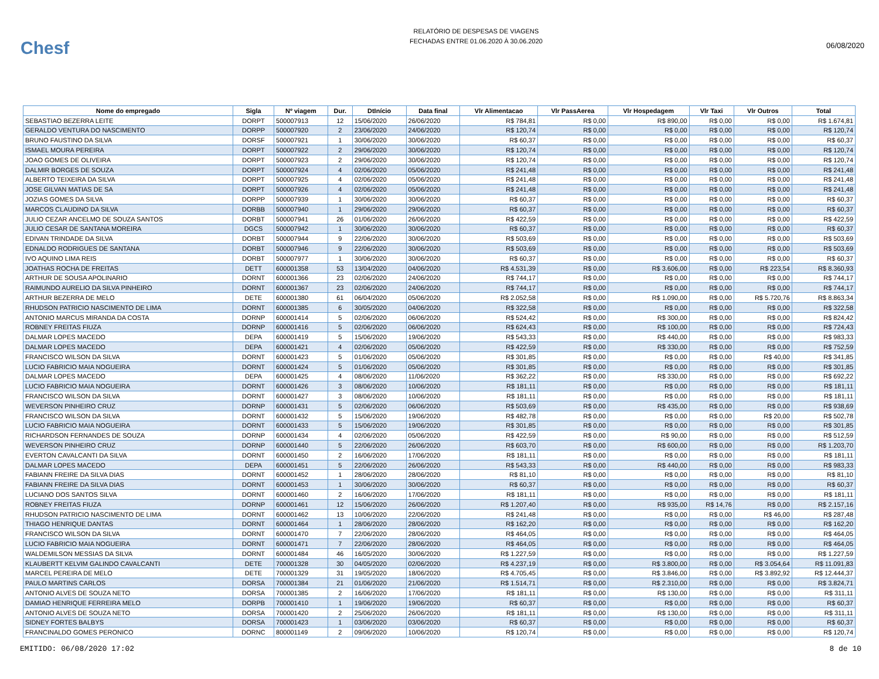Chesf
RELATÓRIO DE DESPESAS DE VIAGENS
FECHADAS ENTRE 01.06.2020 À 30.06.2020
06/08/2020
| Nome do empregado | Sigla | Nº viagem | Dur. | DtInício | Data final | Vlr Alimentacao | Vlr PassAerea | Vlr Hospedagem | Vlr Taxi | Vlr Outros | Total |
| --- | --- | --- | --- | --- | --- | --- | --- | --- | --- | --- | --- |
| SEBASTIAO BEZERRA LEITE | DORPT | 500007913 | 12 | 15/06/2020 | 26/06/2020 | R$ 784,81 | R$ 0,00 | R$ 890,00 | R$ 0,00 | R$ 0,00 | R$ 1.674,81 |
| GERALDO VENTURA DO NASCIMENTO | DORPP | 500007920 | 2 | 23/06/2020 | 24/06/2020 | R$ 120,74 | R$ 0,00 | R$ 0,00 | R$ 0,00 | R$ 0,00 | R$ 120,74 |
| BRUNO FAUSTINO DA SILVA | DORSF | 500007921 | 1 | 30/06/2020 | 30/06/2020 | R$ 60,37 | R$ 0,00 | R$ 0,00 | R$ 0,00 | R$ 0,00 | R$ 60,37 |
| ISMAEL MOURA PEREIRA | DORPT | 500007922 | 2 | 29/06/2020 | 30/06/2020 | R$ 120,74 | R$ 0,00 | R$ 0,00 | R$ 0,00 | R$ 0,00 | R$ 120,74 |
| JOAO GOMES DE OLIVEIRA | DORPT | 500007923 | 2 | 29/06/2020 | 30/06/2020 | R$ 120,74 | R$ 0,00 | R$ 0,00 | R$ 0,00 | R$ 0,00 | R$ 120,74 |
| DALMIR BORGES DE SOUZA | DORPT | 500007924 | 4 | 02/06/2020 | 05/06/2020 | R$ 241,48 | R$ 0,00 | R$ 0,00 | R$ 0,00 | R$ 0,00 | R$ 241,48 |
| ALBERTO TEIXEIRA DA SILVA | DORPT | 500007925 | 4 | 02/06/2020 | 05/06/2020 | R$ 241,48 | R$ 0,00 | R$ 0,00 | R$ 0,00 | R$ 0,00 | R$ 241,48 |
| JOSE GILVAN MATIAS DE SA | DORPT | 500007926 | 4 | 02/06/2020 | 05/06/2020 | R$ 241,48 | R$ 0,00 | R$ 0,00 | R$ 0,00 | R$ 0,00 | R$ 241,48 |
| JOZIAS GOMES DA SILVA | DORPP | 500007939 | 1 | 30/06/2020 | 30/06/2020 | R$ 60,37 | R$ 0,00 | R$ 0,00 | R$ 0,00 | R$ 0,00 | R$ 60,37 |
| MARCOS CLAUDINO DA SILVA | DORBB | 500007940 | 1 | 29/06/2020 | 29/06/2020 | R$ 60,37 | R$ 0,00 | R$ 0,00 | R$ 0,00 | R$ 0,00 | R$ 60,37 |
| JULIO CEZAR ANCELMO DE SOUZA SANTOS | DORBT | 500007941 | 26 | 01/06/2020 | 26/06/2020 | R$ 422,59 | R$ 0,00 | R$ 0,00 | R$ 0,00 | R$ 0,00 | R$ 422,59 |
| JULIO CESAR DE SANTANA MOREIRA | DGCS | 500007942 | 1 | 30/06/2020 | 30/06/2020 | R$ 60,37 | R$ 0,00 | R$ 0,00 | R$ 0,00 | R$ 0,00 | R$ 60,37 |
| EDIVAN TRINDADE DA SILVA | DORBT | 500007944 | 9 | 22/06/2020 | 30/06/2020 | R$ 503,69 | R$ 0,00 | R$ 0,00 | R$ 0,00 | R$ 0,00 | R$ 503,69 |
| EDNALDO RODRIGUES DE SANTANA | DORBT | 500007946 | 9 | 22/06/2020 | 30/06/2020 | R$ 503,69 | R$ 0,00 | R$ 0,00 | R$ 0,00 | R$ 0,00 | R$ 503,69 |
| IVO AQUINO LIMA REIS | DORBT | 500007977 | 1 | 30/06/2020 | 30/06/2020 | R$ 60,37 | R$ 0,00 | R$ 0,00 | R$ 0,00 | R$ 0,00 | R$ 60,37 |
| JOATHAS ROCHA DE FREITAS | DETT | 600001358 | 53 | 13/04/2020 | 04/06/2020 | R$ 4.531,39 | R$ 0,00 | R$ 3.606,00 | R$ 0,00 | R$ 223,54 | R$ 8.360,93 |
| ARTHUR DE SOUSA APOLINARIO | DORNT | 600001366 | 23 | 02/06/2020 | 24/06/2020 | R$ 744,17 | R$ 0,00 | R$ 0,00 | R$ 0,00 | R$ 0,00 | R$ 744,17 |
| RAIMUNDO AURELIO DA SILVA PINHEIRO | DORNT | 600001367 | 23 | 02/06/2020 | 24/06/2020 | R$ 744,17 | R$ 0,00 | R$ 0,00 | R$ 0,00 | R$ 0,00 | R$ 744,17 |
| ARTHUR BEZERRA DE MELO | DETE | 600001380 | 61 | 06/04/2020 | 05/06/2020 | R$ 2.052,58 | R$ 0,00 | R$ 1.090,00 | R$ 0,00 | R$ 5.720,76 | R$ 8.863,34 |
| RHUDSON PATRICIO NASCIMENTO DE LIMA | DORNT | 600001385 | 6 | 30/05/2020 | 04/06/2020 | R$ 322,58 | R$ 0,00 | R$ 0,00 | R$ 0,00 | R$ 0,00 | R$ 322,58 |
| ANTONIO MARCUS MIRANDA DA COSTA | DORNP | 600001414 | 5 | 02/06/2020 | 06/06/2020 | R$ 524,42 | R$ 0,00 | R$ 300,00 | R$ 0,00 | R$ 0,00 | R$ 824,42 |
| ROBNEY FREITAS FIUZA | DORNP | 600001416 | 5 | 02/06/2020 | 06/06/2020 | R$ 624,43 | R$ 0,00 | R$ 100,00 | R$ 0,00 | R$ 0,00 | R$ 724,43 |
| DALMAR LOPES MACEDO | DEPA | 600001419 | 5 | 15/06/2020 | 19/06/2020 | R$ 543,33 | R$ 0,00 | R$ 440,00 | R$ 0,00 | R$ 0,00 | R$ 983,33 |
| DALMAR LOPES MACEDO | DEPA | 600001421 | 4 | 02/06/2020 | 05/06/2020 | R$ 422,59 | R$ 0,00 | R$ 330,00 | R$ 0,00 | R$ 0,00 | R$ 752,59 |
| FRANCISCO WILSON DA SILVA | DORNT | 600001423 | 5 | 01/06/2020 | 05/06/2020 | R$ 301,85 | R$ 0,00 | R$ 0,00 | R$ 0,00 | R$ 40,00 | R$ 341,85 |
| LUCIO FABRICIO MAIA NOGUEIRA | DORNT | 600001424 | 5 | 01/06/2020 | 05/06/2020 | R$ 301,85 | R$ 0,00 | R$ 0,00 | R$ 0,00 | R$ 0,00 | R$ 301,85 |
| DALMAR LOPES MACEDO | DEPA | 600001425 | 4 | 08/06/2020 | 11/06/2020 | R$ 362,22 | R$ 0,00 | R$ 330,00 | R$ 0,00 | R$ 0,00 | R$ 692,22 |
| LUCIO FABRICIO MAIA NOGUEIRA | DORNT | 600001426 | 3 | 08/06/2020 | 10/06/2020 | R$ 181,11 | R$ 0,00 | R$ 0,00 | R$ 0,00 | R$ 0,00 | R$ 181,11 |
| FRANCISCO WILSON DA SILVA | DORNT | 600001427 | 3 | 08/06/2020 | 10/06/2020 | R$ 181,11 | R$ 0,00 | R$ 0,00 | R$ 0,00 | R$ 0,00 | R$ 181,11 |
| WEVERSON PINHEIRO CRUZ | DORNP | 600001431 | 5 | 02/06/2020 | 06/06/2020 | R$ 503,69 | R$ 0,00 | R$ 435,00 | R$ 0,00 | R$ 0,00 | R$ 938,69 |
| FRANCISCO WILSON DA SILVA | DORNT | 600001432 | 5 | 15/06/2020 | 19/06/2020 | R$ 482,78 | R$ 0,00 | R$ 0,00 | R$ 0,00 | R$ 20,00 | R$ 502,78 |
| LUCIO FABRICIO MAIA NOGUEIRA | DORNT | 600001433 | 5 | 15/06/2020 | 19/06/2020 | R$ 301,85 | R$ 0,00 | R$ 0,00 | R$ 0,00 | R$ 0,00 | R$ 301,85 |
| RICHARDSON FERNANDES DE SOUZA | DORNP | 600001434 | 4 | 02/06/2020 | 05/06/2020 | R$ 422,59 | R$ 0,00 | R$ 90,00 | R$ 0,00 | R$ 0,00 | R$ 512,59 |
| WEVERSON PINHEIRO CRUZ | DORNP | 600001440 | 5 | 22/06/2020 | 26/06/2020 | R$ 603,70 | R$ 0,00 | R$ 600,00 | R$ 0,00 | R$ 0,00 | R$ 1.203,70 |
| EVERTON CAVALCANTI DA SILVA | DORNT | 600001450 | 2 | 16/06/2020 | 17/06/2020 | R$ 181,11 | R$ 0,00 | R$ 0,00 | R$ 0,00 | R$ 0,00 | R$ 181,11 |
| DALMAR LOPES MACEDO | DEPA | 600001451 | 5 | 22/06/2020 | 26/06/2020 | R$ 543,33 | R$ 0,00 | R$ 440,00 | R$ 0,00 | R$ 0,00 | R$ 983,33 |
| FABIANN FREIRE DA SILVA DIAS | DORNT | 600001452 | 1 | 28/06/2020 | 28/06/2020 | R$ 81,10 | R$ 0,00 | R$ 0,00 | R$ 0,00 | R$ 0,00 | R$ 81,10 |
| FABIANN FREIRE DA SILVA DIAS | DORNT | 600001453 | 1 | 30/06/2020 | 30/06/2020 | R$ 60,37 | R$ 0,00 | R$ 0,00 | R$ 0,00 | R$ 0,00 | R$ 60,37 |
| LUCIANO DOS SANTOS SILVA | DORNT | 600001460 | 2 | 16/06/2020 | 17/06/2020 | R$ 181,11 | R$ 0,00 | R$ 0,00 | R$ 0,00 | R$ 0,00 | R$ 181,11 |
| ROBNEY FREITAS FIUZA | DORNP | 600001461 | 12 | 15/06/2020 | 26/06/2020 | R$ 1.207,40 | R$ 0,00 | R$ 935,00 | R$ 14,76 | R$ 0,00 | R$ 2.157,16 |
| RHUDSON PATRICIO NASCIMENTO DE LIMA | DORNT | 600001462 | 13 | 10/06/2020 | 22/06/2020 | R$ 241,48 | R$ 0,00 | R$ 0,00 | R$ 0,00 | R$ 46,00 | R$ 287,48 |
| THIAGO HENRIQUE DANTAS | DORNT | 600001464 | 1 | 28/06/2020 | 28/06/2020 | R$ 162,20 | R$ 0,00 | R$ 0,00 | R$ 0,00 | R$ 0,00 | R$ 162,20 |
| FRANCISCO WILSON DA SILVA | DORNT | 600001470 | 7 | 22/06/2020 | 28/06/2020 | R$ 464,05 | R$ 0,00 | R$ 0,00 | R$ 0,00 | R$ 0,00 | R$ 464,05 |
| LUCIO FABRICIO MAIA NOGUEIRA | DORNT | 600001471 | 7 | 22/06/2020 | 28/06/2020 | R$ 464,05 | R$ 0,00 | R$ 0,00 | R$ 0,00 | R$ 0,00 | R$ 464,05 |
| WALDEMILSON MESSIAS DA SILVA | DORNT | 600001484 | 46 | 16/05/2020 | 30/06/2020 | R$ 1.227,59 | R$ 0,00 | R$ 0,00 | R$ 0,00 | R$ 0,00 | R$ 1.227,59 |
| KLAUBERTT KELVIM GALINDO CAVALCANTI | DETE | 700001328 | 30 | 04/05/2020 | 02/06/2020 | R$ 4.237,19 | R$ 0,00 | R$ 3.800,00 | R$ 0,00 | R$ 3.054,64 | R$ 11.091,83 |
| MARCEL PEREIRA DE MELO | DETE | 700001329 | 31 | 19/05/2020 | 18/06/2020 | R$ 4.705,45 | R$ 0,00 | R$ 3.846,00 | R$ 0,00 | R$ 3.892,92 | R$ 12.444,37 |
| PAULO MARTINS CARLOS | DORSA | 700001384 | 21 | 01/06/2020 | 21/06/2020 | R$ 1.514,71 | R$ 0,00 | R$ 2.310,00 | R$ 0,00 | R$ 0,00 | R$ 3.824,71 |
| ANTONIO ALVES DE SOUZA NETO | DORSA | 700001385 | 2 | 16/06/2020 | 17/06/2020 | R$ 181,11 | R$ 0,00 | R$ 130,00 | R$ 0,00 | R$ 0,00 | R$ 311,11 |
| DAMIAO HENRIQUE FERREIRA MELO | DORPB | 700001410 | 1 | 19/06/2020 | 19/06/2020 | R$ 60,37 | R$ 0,00 | R$ 0,00 | R$ 0,00 | R$ 0,00 | R$ 60,37 |
| ANTONIO ALVES DE SOUZA NETO | DORSA | 700001420 | 2 | 25/06/2020 | 26/06/2020 | R$ 181,11 | R$ 0,00 | R$ 130,00 | R$ 0,00 | R$ 0,00 | R$ 311,11 |
| SIDNEY FORTES BALBYS | DORSA | 700001423 | 1 | 03/06/2020 | 03/06/2020 | R$ 60,37 | R$ 0,00 | R$ 0,00 | R$ 0,00 | R$ 0,00 | R$ 60,37 |
| FRANCINALDO GOMES PERONICO | DORNC | 800001149 | 2 | 09/06/2020 | 10/06/2020 | R$ 120,74 | R$ 0,00 | R$ 0,00 | R$ 0,00 | R$ 0,00 | R$ 120,74 |
EMITIDO: 06/08/2020 17:02 8 de 10